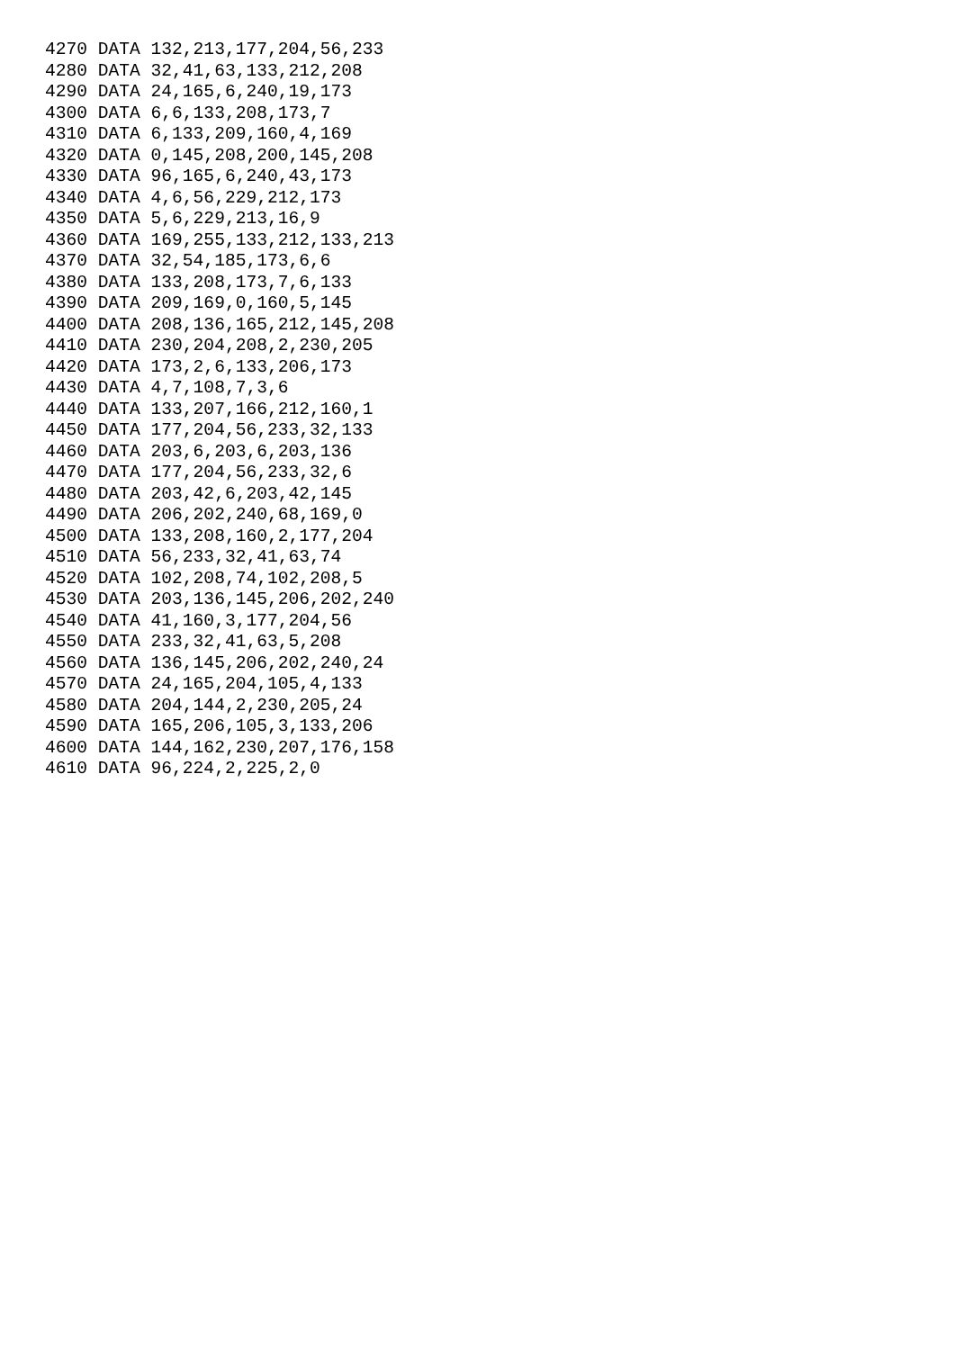4270 DATA 132,213,177,204,56,233
4280 DATA 32,41,63,133,212,208
4290 DATA 24,165,6,240,19,173
4300 DATA 6,6,133,208,173,7
4310 DATA 6,133,209,160,4,169
4320 DATA 0,145,208,200,145,208
4330 DATA 96,165,6,240,43,173
4340 DATA 4,6,56,229,212,173
4350 DATA 5,6,229,213,16,9
4360 DATA 169,255,133,212,133,213
4370 DATA 32,54,185,173,6,6
4380 DATA 133,208,173,7,6,133
4390 DATA 209,169,0,160,5,145
4400 DATA 208,136,165,212,145,208
4410 DATA 230,204,208,2,230,205
4420 DATA 173,2,6,133,206,173
4430 DATA 4,7,108,7,3,6
4440 DATA 133,207,166,212,160,1
4450 DATA 177,204,56,233,32,133
4460 DATA 203,6,203,6,203,136
4470 DATA 177,204,56,233,32,6
4480 DATA 203,42,6,203,42,145
4490 DATA 206,202,240,68,169,0
4500 DATA 133,208,160,2,177,204
4510 DATA 56,233,32,41,63,74
4520 DATA 102,208,74,102,208,5
4530 DATA 203,136,145,206,202,240
4540 DATA 41,160,3,177,204,56
4550 DATA 233,32,41,63,5,208
4560 DATA 136,145,206,202,240,24
4570 DATA 24,165,204,105,4,133
4580 DATA 204,144,2,230,205,24
4590 DATA 165,206,105,3,133,206
4600 DATA 144,162,230,207,176,158
4610 DATA 96,224,2,225,2,0